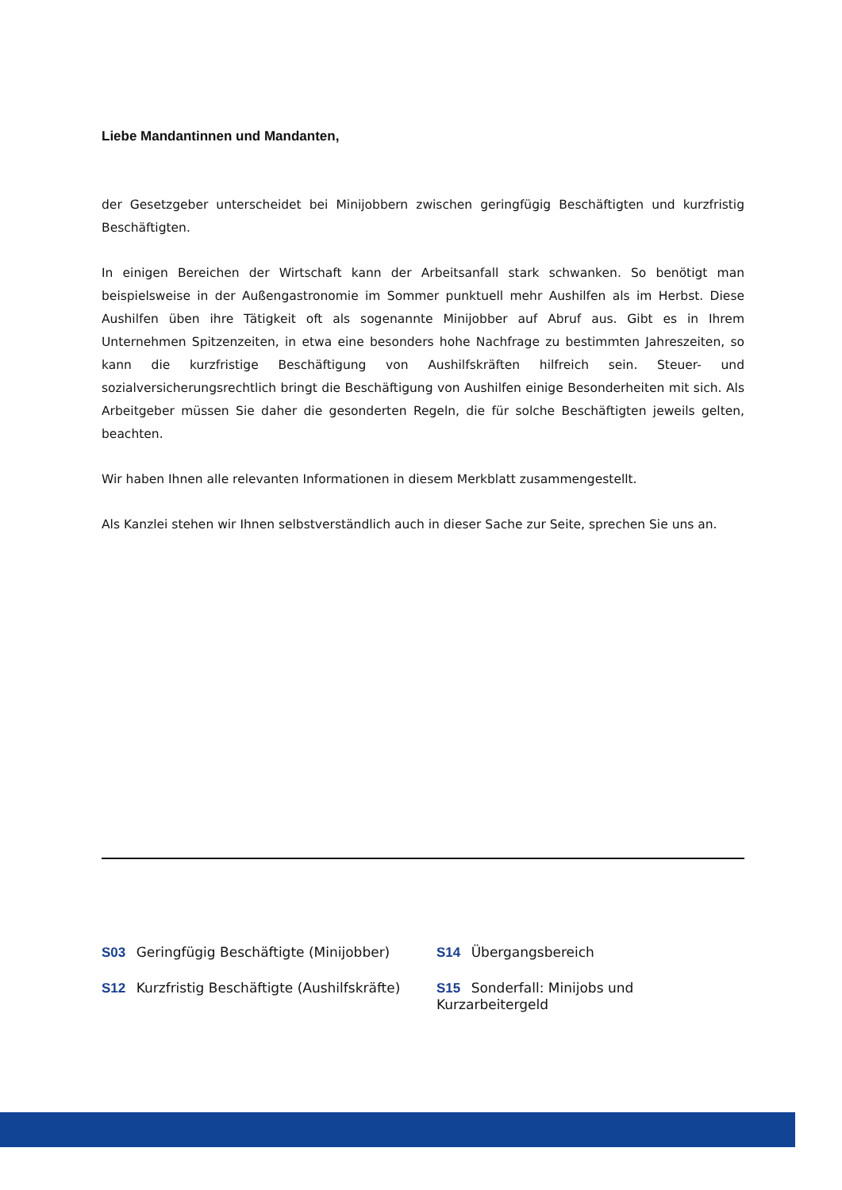Liebe Mandantinnen und Mandanten,
der Gesetzgeber unterscheidet bei Minijobbern zwischen geringfügig Beschäftigten und kurzfristig Beschäftigten.
In einigen Bereichen der Wirtschaft kann der Arbeitsanfall stark schwanken. So benötigt man beispielsweise in der Außengastronomie im Sommer punktuell mehr Aushilfen als im Herbst. Diese Aushilfen üben ihre Tätigkeit oft als sogenannte Minijobber auf Abruf aus. Gibt es in Ihrem Unternehmen Spitzenzeiten, in etwa eine besonders hohe Nachfrage zu bestimmten Jahreszeiten, so kann die kurzfristige Beschäftigung von Aushilfskräften hilfreich sein. Steuer- und sozialversicherungsrechtlich bringt die Beschäftigung von Aushilfen einige Besonderheiten mit sich. Als Arbeitgeber müssen Sie daher die gesonderten Regeln, die für solche Beschäftigten jeweils gelten, beachten.
Wir haben Ihnen alle relevanten Informationen in diesem Merkblatt zusammengestellt.
Als Kanzlei stehen wir Ihnen selbstverständlich auch in dieser Sache zur Seite, sprechen Sie uns an.
S03 Geringfügig Beschäftigte (Minijobber)
S14 Übergangsbereich
S12 Kurzfristig Beschäftigte (Aushilfskräfte)
S15 Sonderfall: Minijobs und Kurzarbeitergeld